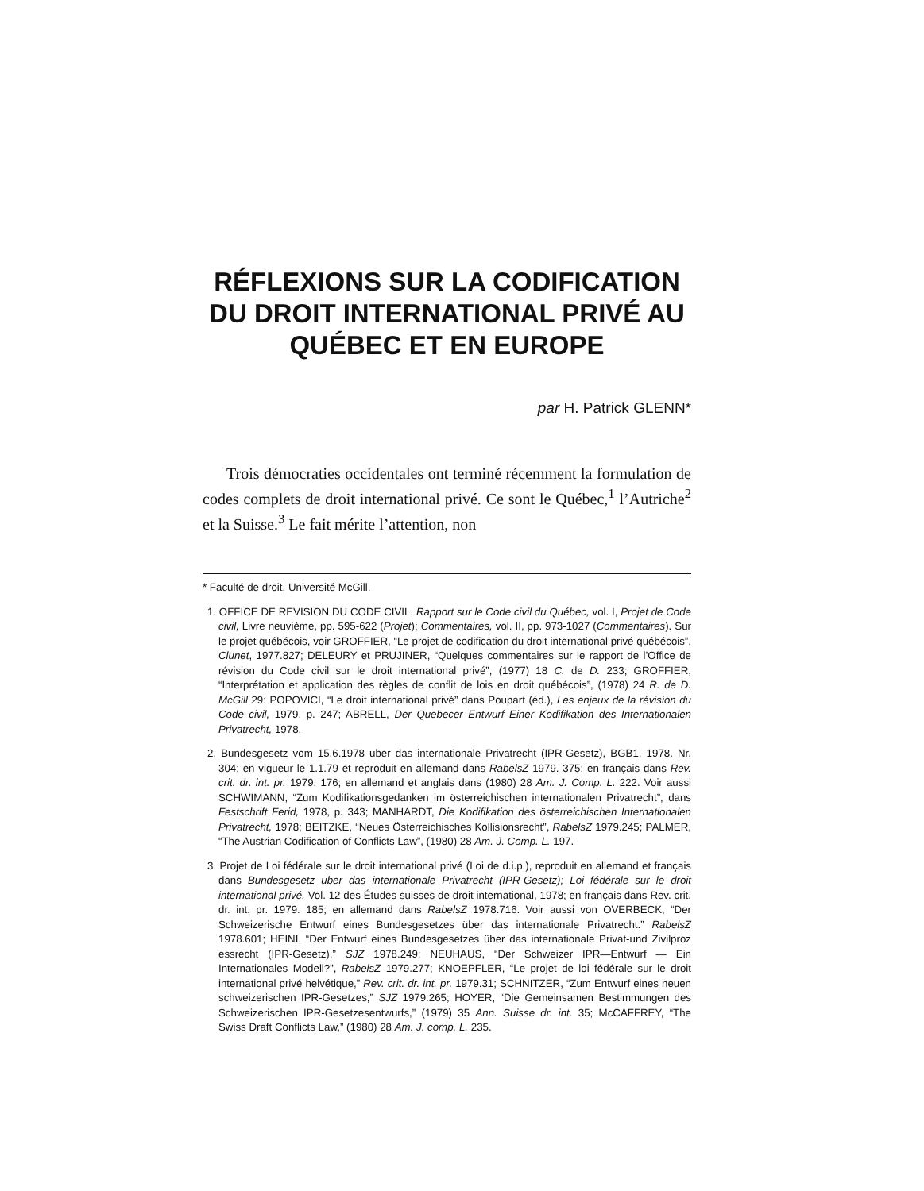RÉFLEXIONS SUR LA CODIFICATION DU DROIT INTERNATIONAL PRIVÉ AU QUÉBEC ET EN EUROPE
par H. Patrick GLENN*
Trois démocraties occidentales ont terminé récemment la formulation de codes complets de droit international privé. Ce sont le Québec,<sup>1</sup> l’Autriche<sup>2</sup> et la Suisse.<sup>3</sup> Le fait mérite l’attention, non
* Faculté de droit, Université McGill.
1. OFFICE DE REVISION DU CODE CIVIL, Rapport sur le Code civil du Québec, vol. I, Projet de Code civil, Livre neuvième, pp. 595-622 (Projet); Commentaires, vol. II, pp. 973-1027 (Commentaires). Sur le projet québécois, voir GROFFIER, “Le projet de codification du droit international privé québécois”, Clunet, 1977.827; DELEURY et PRUJINER, “Quelques commentaires sur le rapport de l’Office de révision du Code civil sur le droit international privé”, (1977) 18 C. de D. 233; GROFFIER, “Interprétation et application des règles de conflit de lois en droit québécois”, (1978) 24 R. de D. McGill 29: POPOVICI, “Le droit international privé” dans Poupart (éd.), Les enjeux de la révision du Code civil, 1979, p. 247; ABRELL, Der Quebecer Entwurf Einer Kodifikation des Internationalen Privatrecht, 1978.
2. Bundesgesetz vom 15.6.1978 über das internationale Privatrecht (IPR-Gesetz), BGB1. 1978. Nr. 304; en vigueur le 1.1.79 et reproduit en allemand dans RabelsZ 1979. 375; en français dans Rev. crit. dr. int. pr. 1979. 176; en allemand et anglais dans (1980) 28 Am. J. Comp. L. 222. Voir aussi SCHWIMANN, “Zum Kodifikationsgedanken im österreichischen internationalen Privatrecht”, dans Festschrift Ferid, 1978, p. 343; MÄNHARDT, Die Kodifikation des österreichischen Internationalen Privatrecht, 1978; BEITZKE, “Neues Österreichisches Kollisionsrecht”, RabelsZ 1979.245; PALMER, “The Austrian Codification of Conflicts Law”, (1980) 28 Am. J. Comp. L. 197.
3. Projet de Loi fédérale sur le droit international privé (Loi de d.i.p.), reproduit en allemand et français dans Bundesgesetz über das internationale Privatrecht (IPR-Gesetz); Loi fédérale sur le droit international privé, Vol. 12 des Études suisses de droit international, 1978; en français dans Rev. crit. dr. int. pr. 1979. 185; en allemand dans RabelsZ 1978.716. Voir aussi von OVERBECK, “Der Schweizerische Entwurf eines Bundesgesetzes über das internationale Privatrecht.” RabelsZ 1978.601; HEINI, “Der Entwurf eines Bundesgesetzes über das internationale Privat-und Zivilproz essrecht (IPR-Gesetz),” SJZ 1978.249; NEUHAUS, “Der Schweizer IPR—Entwurf — Ein Internationales Modell?”, RabelsZ 1979.277; KNOEPFLER, “Le projet de loi fédérale sur le droit international privé helvétique,” Rev. crit. dr. int. pr. 1979.31; SCHNITZER, “Zum Entwurf eines neuen schweizerischen IPR-Gesetzes,” SJZ 1979.265; HOYER, “Die Gemeinsamen Bestimmungen des Schweizerischen IPR-Gesetzesentwurfs,” (1979) 35 Ann. Suisse dr. int. 35; McCAFFREY, “The Swiss Draft Conflicts Law,” (1980) 28 Am. J. comp. L. 235.